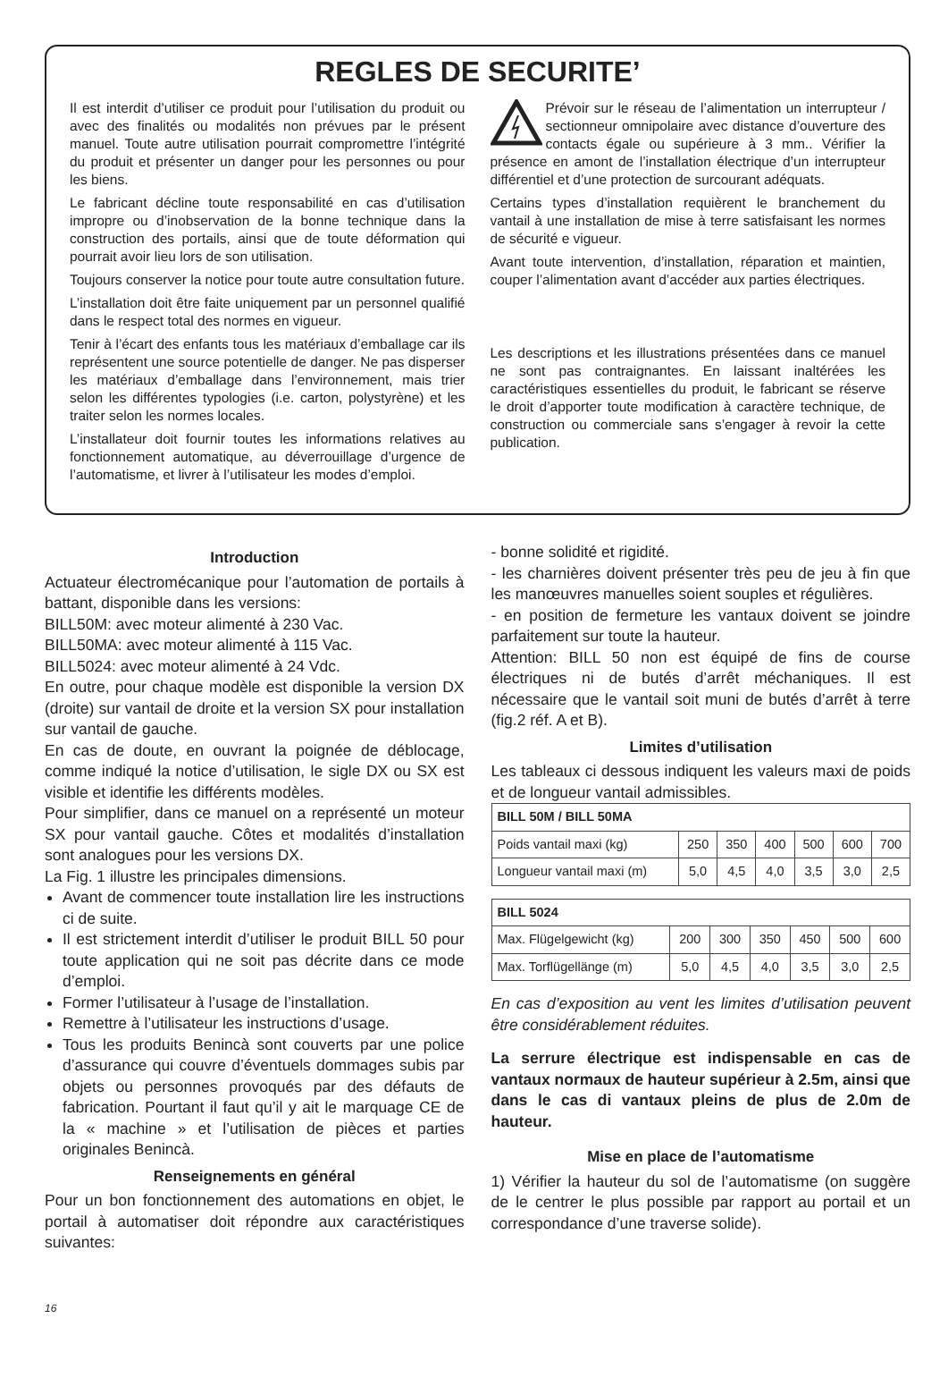REGLES DE SECURITE’
Il est interdit d’utiliser ce produit pour l’utilisation du produit ou avec des finalités ou modalités non prévues par le présent manuel. Toute autre utilisation pourrait compromettre l’intégrité du produit et présenter un danger pour les personnes ou pour les biens.
Le fabricant décline toute responsabilité en cas d’utilisation impropre ou d’inobservation de la bonne technique dans la construction des portails, ainsi que de toute déformation qui pourrait avoir lieu lors de son utilisation.
Toujours conserver la notice pour toute autre consultation future.
L’installation doit être faite uniquement par un personnel qualifié dans le respect total des normes en vigueur.
Tenir à l’écart des enfants tous les matériaux d’emballage car ils représentent une source potentielle de danger. Ne pas disperser les matériaux d’emballage dans l’environnement, mais trier selon les différentes typologies (i.e. carton, polystyrène) et les traiter selon les normes locales.
L’installateur doit fournir toutes les informations relatives au fonctionnement automatique, au déverrouillage d’urgence de l’automatisme, et livrer à l’utilisateur les modes d’emploi.
Prévoir sur le réseau de l’alimentation un interrupteur / sectionneur omnipolaire avec distance d’ouverture des contacts égale ou supérieure à 3 mm.. Vérifier la présence en amont de l’installation électrique d’un interrupteur différentiel et d’une protection de surcourant adéquats.
Certains types d’installation requièrent le branchement du vantail à une installation de mise à terre satisfaisant les normes de sécurité e vigueur.
Avant toute intervention, d’installation, réparation et maintien, couper l’alimentation avant d’accéder aux parties électriques.
Les descriptions et les illustrations présentées dans ce manuel ne sont pas contraignantes. En laissant inaltérées les caractéristiques essentielles du produit, le fabricant se réserve le droit d’apporter toute modification à caractère technique, de construction ou commerciale sans s’engager à revoir la cette publication.
Introduction
Actuateur électromécanique pour l’automation de portails à battant, disponible dans les versions:
BILL50M: avec moteur alimenté à 230 Vac.
BILL50MA: avec moteur alimenté à 115 Vac.
BILL5024: avec moteur alimenté à 24 Vdc.
En outre, pour chaque modèle est disponible la version DX (droite) sur vantail de droite et la version SX pour installation sur vantail de gauche.
En cas de doute, en ouvrant la poignée de déblocage, comme indiqué la notice d’utilisation, le sigle DX ou SX est visible et identifie les différents modèles.
Pour simplifier, dans ce manuel on a représenté un moteur SX pour vantail gauche. Côtes et modalités d’installation sont analogues pour les versions DX.
La Fig. 1 illustre les principales dimensions.
Avant de commencer toute installation lire les instructions ci de suite.
Il est strictement interdit d’utiliser le produit BILL 50 pour toute application qui ne soit pas décrite dans ce mode d’emploi.
Former l’utilisateur à l’usage de l’installation.
Remettre à l’utilisateur les instructions d’usage.
Tous les produits Benincà sont couverts par une police d’assurance qui couvre d’éventuels dommages subis par objets ou personnes provoqués par des défauts de fabrication. Pourtant il faut qu’il y ait le marquage CE de la « machine » et l’utilisation de pièces et parties originales Benincà.
Renseignements en général
Pour un bon fonctionnement des automations en objet, le portail à automatiser doit répondre aux caractéristiques suivantes:
16
- bonne solidité et rigidité.
- les charnières doivent présenter très peu de jeu à fin que les manœuvres manuelles soient souples et régulières.
- en position de fermeture les vantaux doivent se joindre parfaitement sur toute la hauteur.
Attention: BILL 50 non est équipé de fins de course électriques ni de butés d’arrêt méchaniques. Il est nécessaire que le vantail soit muni de butés d’arrêt à terre (fig.2 réf. A et B).
Limites d’utilisation
Les tableaux ci dessous indiquent les valeurs maxi de poids et de longueur vantail admissibles.
| BILL 50M / BILL 50MA | | | | | | |
| --- | --- | --- | --- | --- | --- | --- |
| Poids vantail maxi (kg) | 250 | 350 | 400 | 500 | 600 | 700 |
| Longueur vantail maxi (m) | 5,0 | 4,5 | 4,0 | 3,5 | 3,0 | 2,5 |
| BILL 5024 | | | | | | |
| --- | --- | --- | --- | --- | --- | --- |
| Max. Flügelgewicht (kg) | 200 | 300 | 350 | 450 | 500 | 600 |
| Max. Torflügellänge (m) | 5,0 | 4,5 | 4,0 | 3,5 | 3,0 | 2,5 |
En cas d’exposition au vent les limites d’utilisation peuvent être considérablement réduites.
La serrure électrique est indispensable en cas de vantaux normaux de hauteur supérieur à 2.5m, ainsi que dans le cas di vantaux pleins de plus de 2.0m de hauteur.
Mise en place de l’automatisme
1) Vérifier la hauteur du sol de l’automatisme (on suggère de le centrer le plus possible par rapport au portail et un correspondance d’une traverse solide).